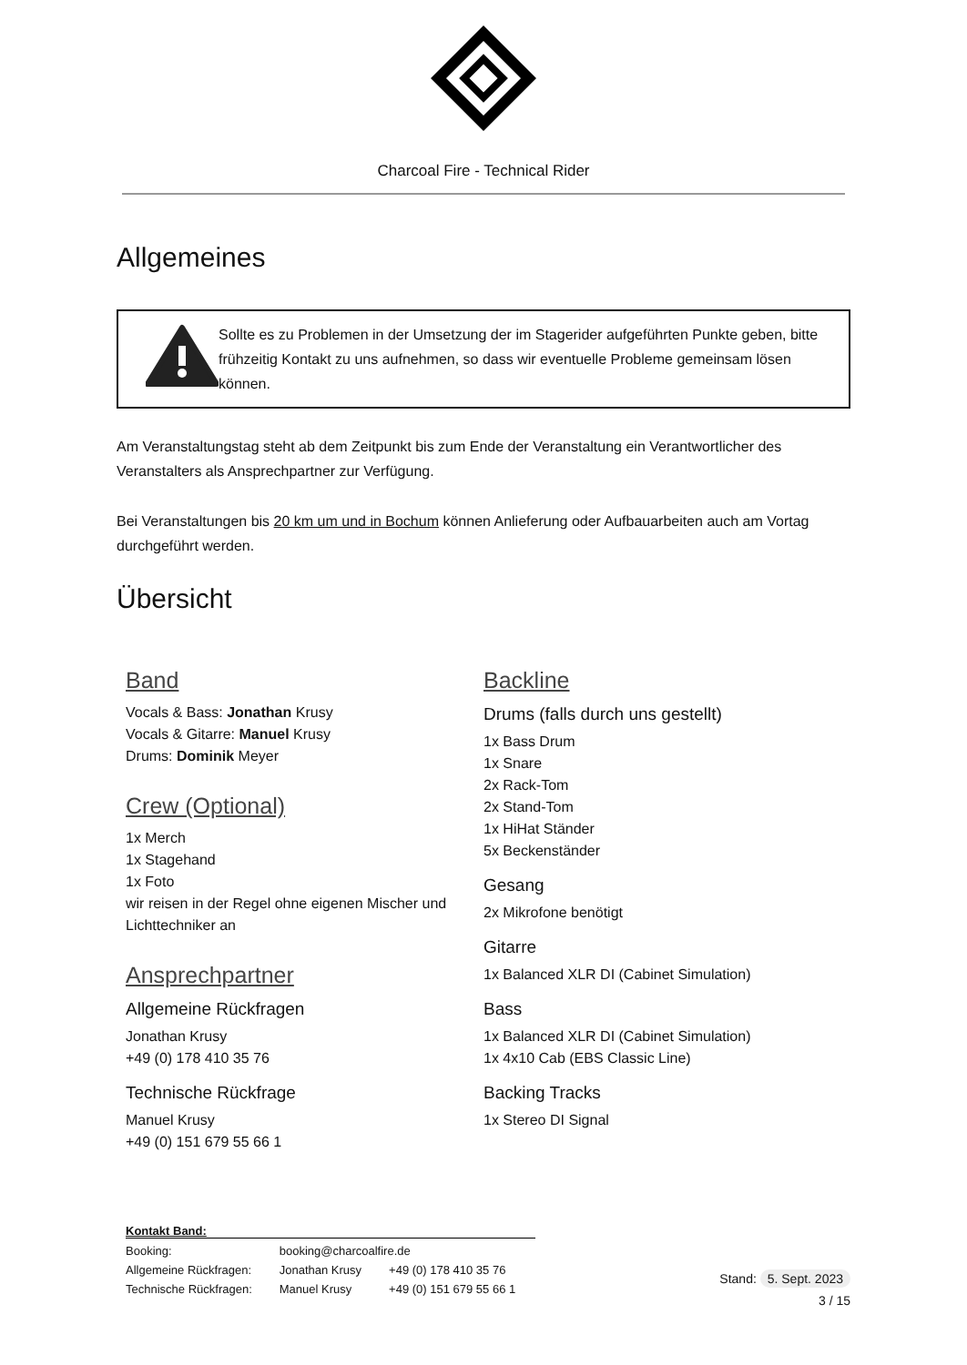Charcoal Fire - Technical Rider
Allgemeines
Sollte es zu Problemen in der Umsetzung der im Stagerider aufgeführten Punkte geben, bitte frühzeitig Kontakt zu uns aufnehmen, so dass wir eventuelle Probleme gemeinsam lösen können.
Am Veranstaltungstag steht ab dem Zeitpunkt bis zum Ende der Veranstaltung ein Verantwortlicher des Veranstalters als Ansprechpartner zur Verfügung.
Bei Veranstaltungen bis 20 km um und in Bochum können Anlieferung oder Aufbauarbeiten auch am Vortag durchgeführt werden.
Übersicht
Band
Vocals & Bass: Jonathan Krusy
Vocals & Gitarre: Manuel Krusy
Drums: Dominik Meyer
Crew (Optional)
1x Merch
1x Stagehand
1x Foto
wir reisen in der Regel ohne eigenen Mischer und Lichttechniker an
Ansprechpartner
Allgemeine Rückfragen
Jonathan Krusy
+49 (0) 178 410 35 76
Technische Rückfrage
Manuel Krusy
+49 (0) 151 679 55 66 1
Backline
Drums (falls durch uns gestellt)
1x Bass Drum
1x Snare
2x Rack-Tom
2x Stand-Tom
1x HiHat Ständer
5x Beckenständer
Gesang
2x Mikrofone benötigt
Gitarre
1x Balanced XLR DI (Cabinet Simulation)
Bass
1x Balanced XLR DI (Cabinet Simulation)
1x 4x10 Cab (EBS Classic Line)
Backing Tracks
1x Stereo DI Signal
Kontakt Band:
| Booking: | booking@charcoalfire.de | |
| Allgemeine Rückfragen: | Jonathan Krusy | +49 (0) 178 410 35 76 |
| Technische Rückfragen: | Manuel Krusy | +49 (0) 151 679 55 66 1 |
Stand: 5. Sept. 2023
3 / 15